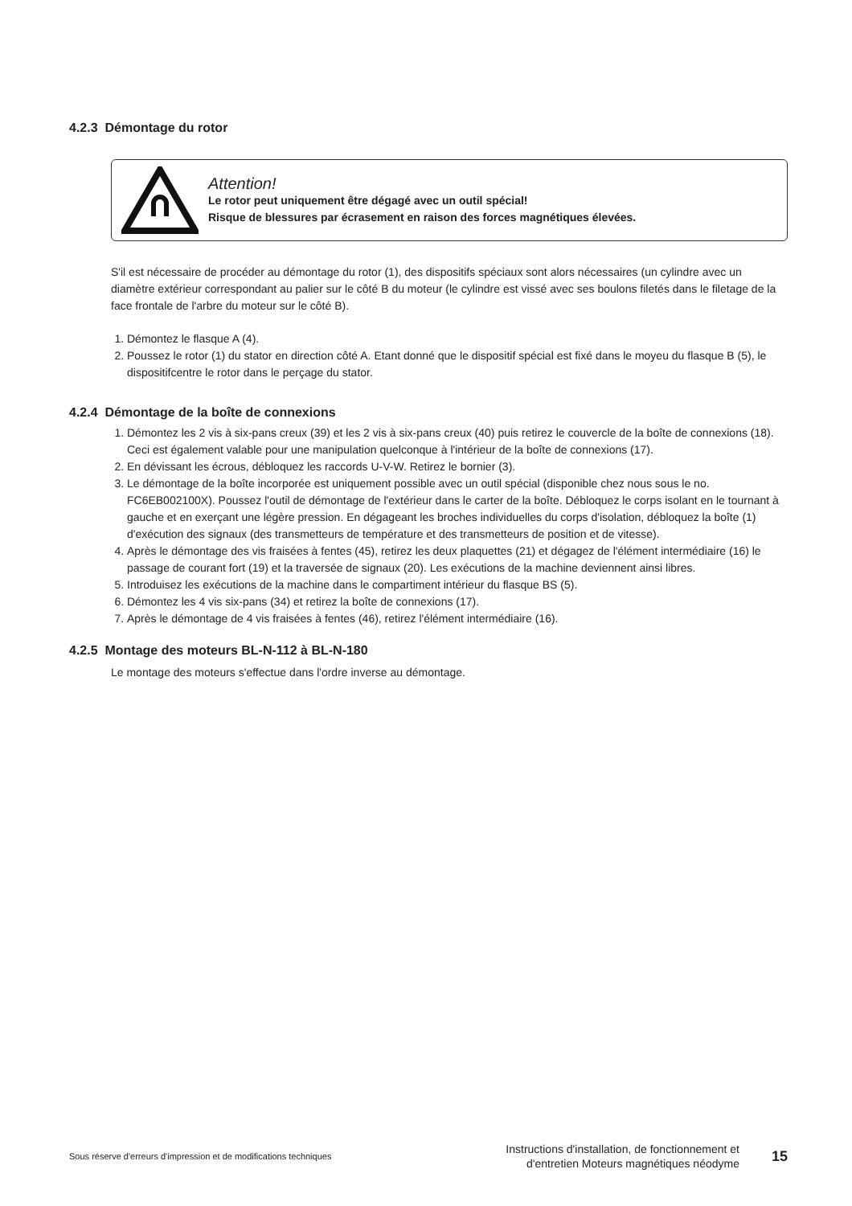4.2.3 Démontage du rotor
Attention!
Le rotor peut uniquement être dégagé avec un outil spécial!
Risque de blessures par écrasement en raison des forces magnétiques élevées.
S'il est nécessaire de procéder au démontage du rotor (1), des dispositifs spéciaux sont alors nécessaires (un cylindre avec un diamètre extérieur correspondant au palier sur le côté B du moteur (le cylindre est vissé avec ses boulons filetés dans le filetage de la face frontale de l'arbre du moteur sur le côté B).
1. Démontez le flasque A (4).
2. Poussez le rotor (1) du stator en direction côté A. Etant donné que le dispositif spécial est fixé dans le moyeu du flasque B (5), le dispositifcentre le rotor dans le perçage du stator.
4.2.4 Démontage de la boîte de connexions
1. Démontez les 2 vis à six-pans creux (39) et les 2 vis à six-pans creux (40) puis retirez le couvercle de la boîte de connexions (18). Ceci est également valable pour une manipulation quelconque à l'intérieur de la boîte de connexions (17).
2. En dévissant les écrous, débloquez les raccords U-V-W. Retirez le bornier (3).
3. Le démontage de la boîte incorporée est uniquement possible avec un outil spécial (disponible chez nous sous le no. FC6EB002100X). Poussez l'outil de démontage de l'extérieur dans le carter de la boîte. Débloquez le corps isolant en le tournant à gauche et en exerçant une légère pression. En dégageant les broches individuelles du corps d'isolation, débloquez la boîte (1) d'exécution des signaux (des transmetteurs de température et des transmetteurs de position et de vitesse).
4. Après le démontage des vis fraisées à fentes (45), retirez les deux plaquettes (21) et dégagez de l'élément intermédiaire (16) le passage de courant fort (19) et la traversée de signaux (20). Les exécutions de la machine deviennent ainsi libres.
5. Introduisez les exécutions de la machine dans le compartiment intérieur du flasque BS (5).
6. Démontez les 4 vis six-pans (34) et retirez la boîte de connexions (17).
7. Après le démontage de 4 vis fraisées à fentes (46), retirez l'élément intermédiaire (16).
4.2.5 Montage des moteurs BL-N-112 à BL-N-180
Le montage des moteurs s'effectue dans l'ordre inverse au démontage.
Sous réserve d'erreurs d'impression et de modifications techniques
Instructions d'installation, de fonctionnement et
d'entretien Moteurs magnétiques néodyme
15